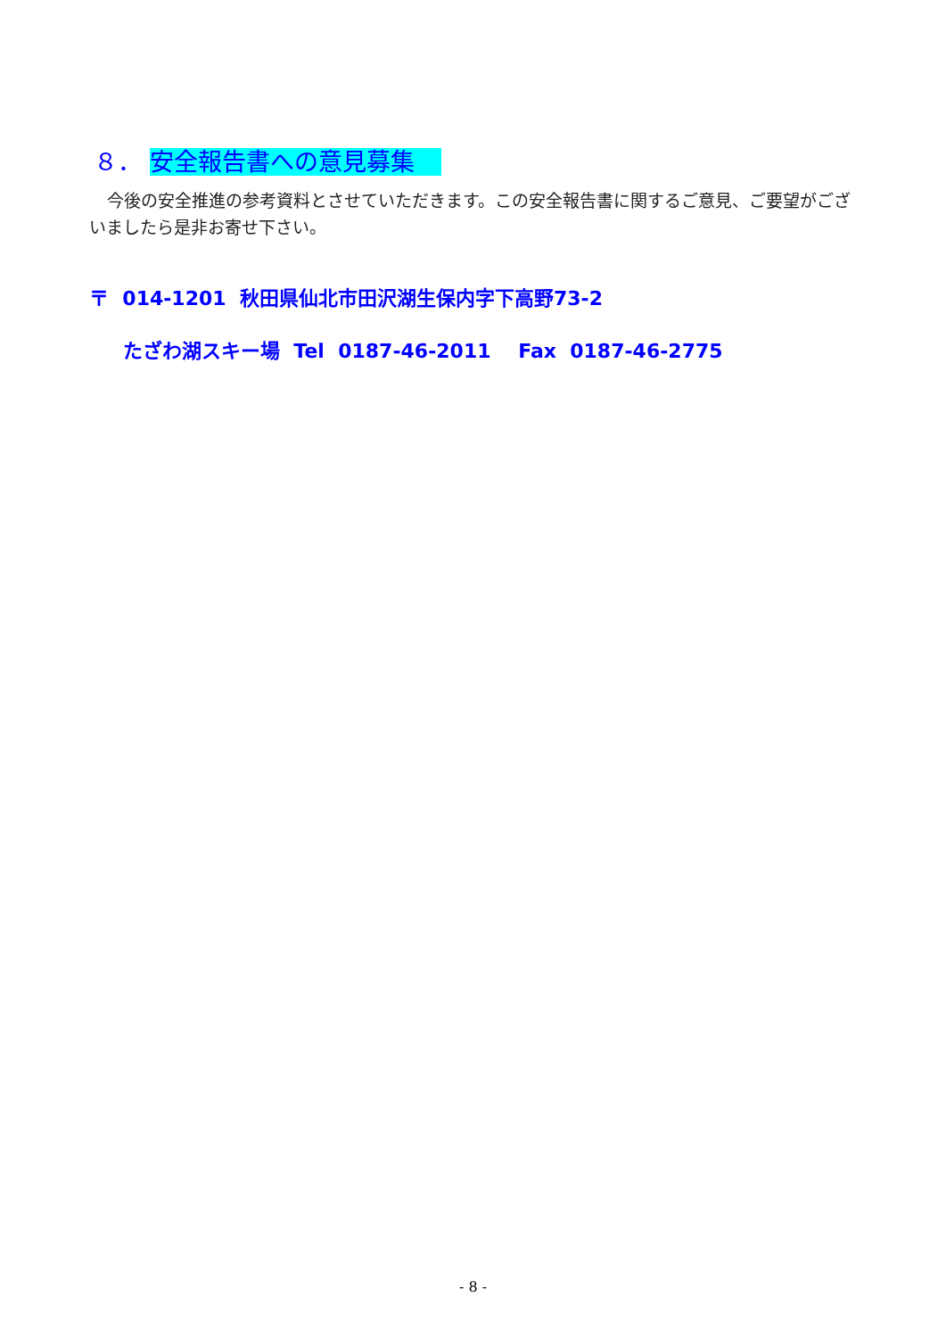８． 安全報告書への意見募集
今後の安全推進の参考資料とさせていただきます。この安全報告書に関するご意見、ご要望がございましたら是非お寄せ下さい。
〒 014-1201 秋田県仙北市田沢湖生保内字下高野73-2
たざわ湖スキー場 Tel 0187-46-2011 Fax 0187-46-2775
- 8 -